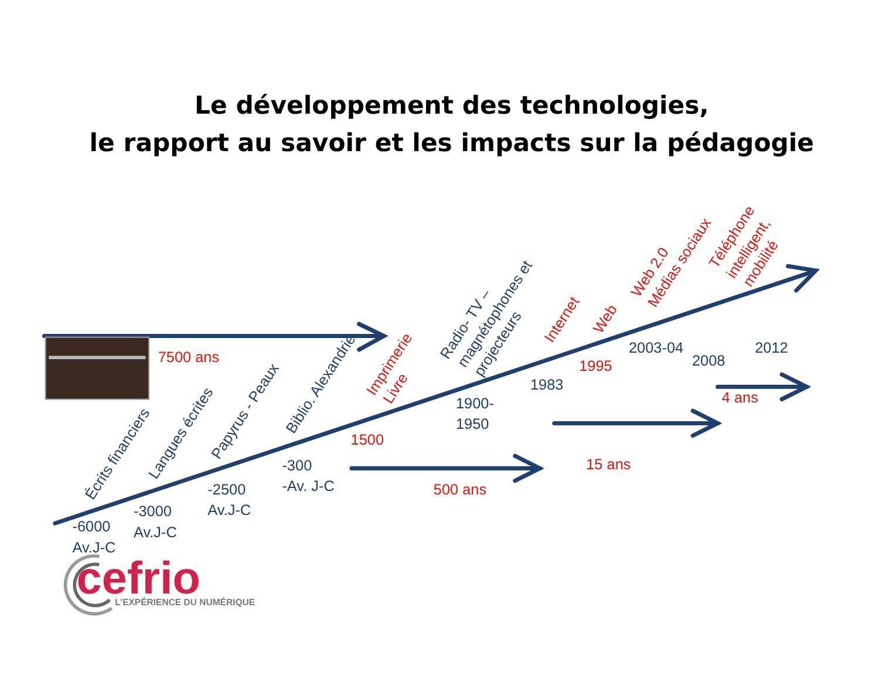Le développement des technologies,
le rapport au savoir et les impacts sur la pédagogie
7500 ans
Écrits financiers
Langues écrites
Papyrus - Peaux
Biblio. Alexandrie
Imprimerie
Livre
Radio- TV –
magnétophones et
projecteurs
Internet
Web
Web 2.0
Médias sociaux
Téléphone
intelligent,
mobilité
-6000
Av.J-C
-3000
Av.J-C
-2500
Av.J-C
-300
-Av. J-C
1500
1900-
1950
1983
1995
2003-04
2008
2012
500 ans
15 ans
4 ans
cefrio
L’EXPÉRIENCE DU NUMÉRIQUE